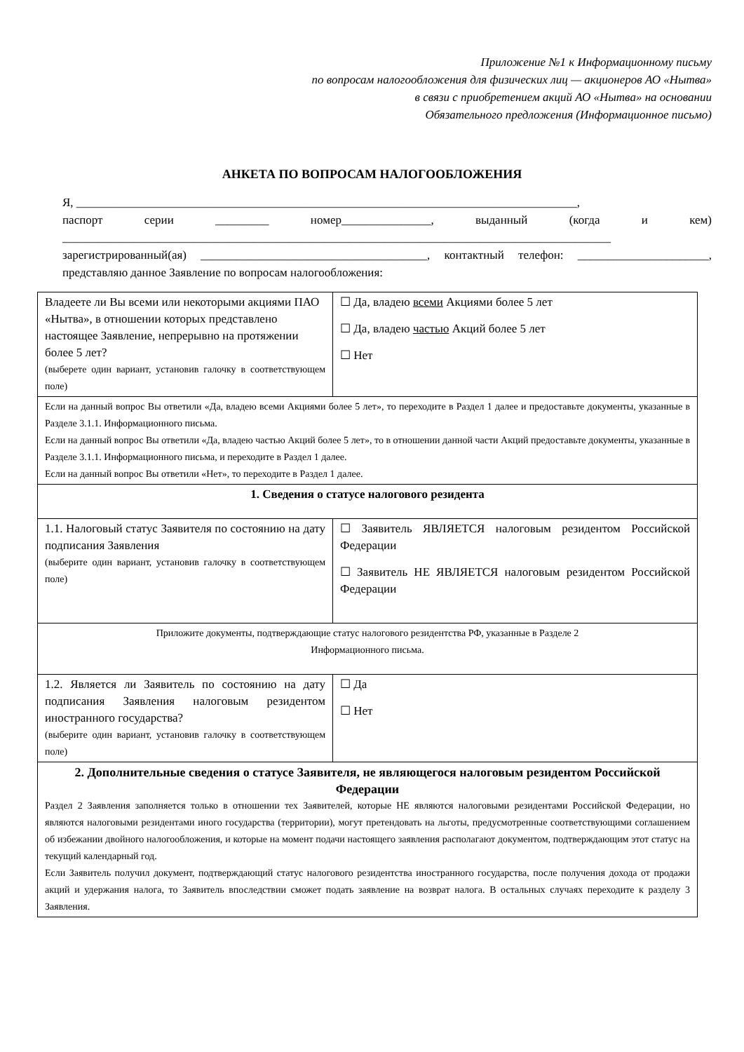Приложение №1 к Информационному письму
по вопросам налогообложения для физических лиц — акционеров АО «Нытва»
в связи с приобретением акций АО «Нытва» на основании
Обязательного предложения (Информационное письмо)
АНКЕТА ПО ВОПРОСАМ НАЛОГООБЛОЖЕНИЯ
Я, ____________________________________________________________________________________,
паспорт серии _________ номер_______________, выданный (когда и кем) ____________________________________________________________________________________________
зарегистрированный(ая) ______________________________________, контактный телефон: ______________________, представляю данное Заявление по вопросам налогообложения:
| Владеете ли Вы всеми или некоторыми акциями ПАО «Нытва», в отношении которых представлено настоящее Заявление, непрерывно на протяжении более 5 лет? (выберете один вариант, установив галочку в соответствующем поле) | ☐ Да, владею всеми Акциями более 5 лет ☐ Да, владею частью Акций более 5 лет ☐ Нет |
| Если на данный вопрос Вы ответили «Да, владею всеми Акциями более 5 лет», то переходите в Раздел 1 далее и предоставьте документы, указанные в Разделе 3.1.1. Информационного письма. Если на данный вопрос Вы ответили «Да, владею частью Акций более 5 лет», то в отношении данной части Акций предоставьте документы, указанные в Разделе 3.1.1. Информационного письма, и переходите в Раздел 1 далее. Если на данный вопрос Вы ответили «Нет», то переходите в Раздел 1 далее. | |
| 1. Сведения о статусе налогового резидента | |
| 1.1. Налоговый статус Заявителя по состоянию на дату подписания Заявления (выберите один вариант, установив галочку в соответствующем поле) | ☐ Заявитель ЯВЛЯЕТСЯ налоговым резидентом Российской Федерации ☐ Заявитель НЕ ЯВЛЯЕТСЯ налоговым резидентом Российской Федерации |
| Приложите документы, подтверждающие статус налогового резидентства РФ, указанные в Разделе 2 Информационного письма. | |
| 1.2. Является ли Заявитель по состоянию на дату подписания Заявления налоговым резидентом иностранного государства? (выберите один вариант, установив галочку в соответствующем поле) | ☐ Да ☐ Нет |
| 2. Дополнительные сведения о статусе Заявителя, не являющегося налоговым резидентом Российской Федерации Раздел 2 Заявления заполняется только в отношении тех Заявителей, которые НЕ являются налоговыми резидентами Российской Федерации, но являются налоговыми резидентами иного государства (территории), могут претендовать на льготы, предусмотренные соответствующими соглашением об избежании двойного налогообложения, и которые на момент подачи настоящего заявления располагают документом, подтверждающим этот статус на текущий календарный год. Если Заявитель получил документ, подтверждающий статус налогового резидентства иностранного государства, после получения дохода от продажи акций и удержания налога, то Заявитель впоследствии сможет подать заявление на возврат налога. В остальных случаях переходите к разделу 3 Заявления. | |